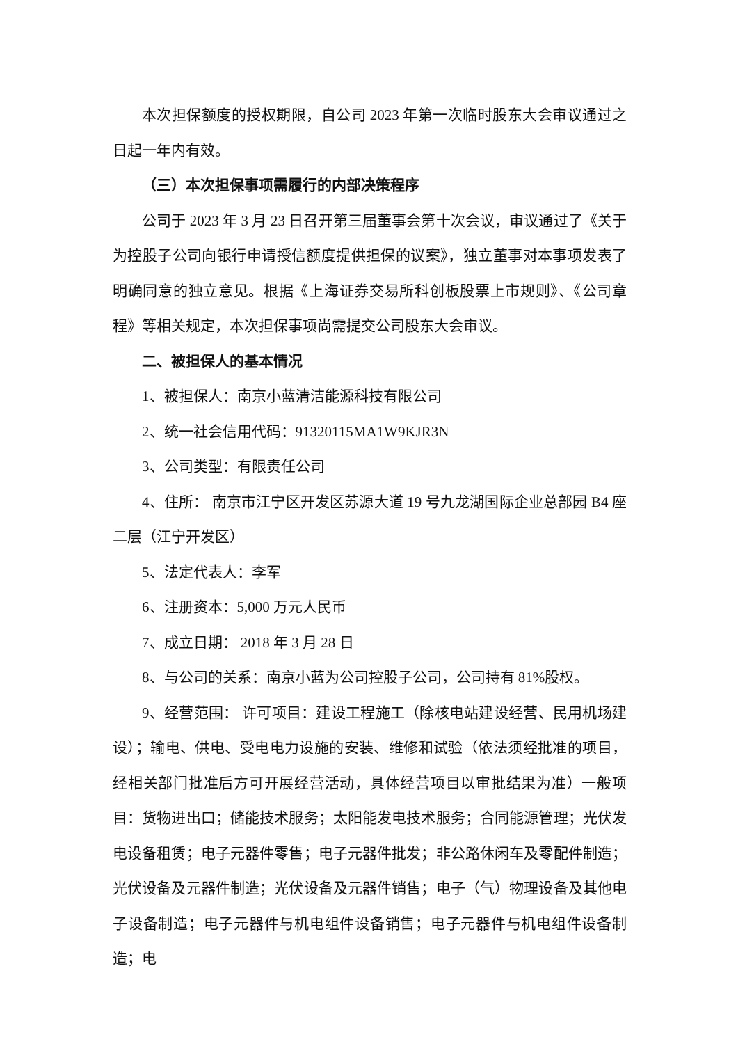本次担保额度的授权期限，自公司 2023 年第一次临时股东大会审议通过之日起一年内有效。
（三）本次担保事项需履行的内部决策程序
公司于 2023 年 3 月 23 日召开第三届董事会第十次会议，审议通过了《关于为控股子公司向银行申请授信额度提供担保的议案》，独立董事对本事项发表了明确同意的独立意见。根据《上海证券交易所科创板股票上市规则》、《公司章程》等相关规定，本次担保事项尚需提交公司股东大会审议。
二、被担保人的基本情况
1、被担保人：南京小蓝清洁能源科技有限公司
2、统一社会信用代码：91320115MA1W9KJR3N
3、公司类型：有限责任公司
4、住所： 南京市江宁区开发区苏源大道 19 号九龙湖国际企业总部园 B4 座二层（江宁开发区）
5、法定代表人：李军
6、注册资本：5,000 万元人民币
7、成立日期： 2018 年 3 月 28 日
8、与公司的关系：南京小蓝为公司控股子公司，公司持有 81%股权。
9、经营范围： 许可项目：建设工程施工（除核电站建设经营、民用机场建设）；输电、供电、受电电力设施的安装、维修和试验（依法须经批准的项目，经相关部门批准后方可开展经营活动，具体经营项目以审批结果为准）一般项目：货物进出口；储能技术服务；太阳能发电技术服务；合同能源管理；光伏发电设备租赁；电子元器件零售；电子元器件批发；非公路休闲车及零配件制造；光伏设备及元器件制造；光伏设备及元器件销售；电子（气）物理设备及其他电子设备制造；电子元器件与机电组件设备销售；电子元器件与机电组件设备制造；电